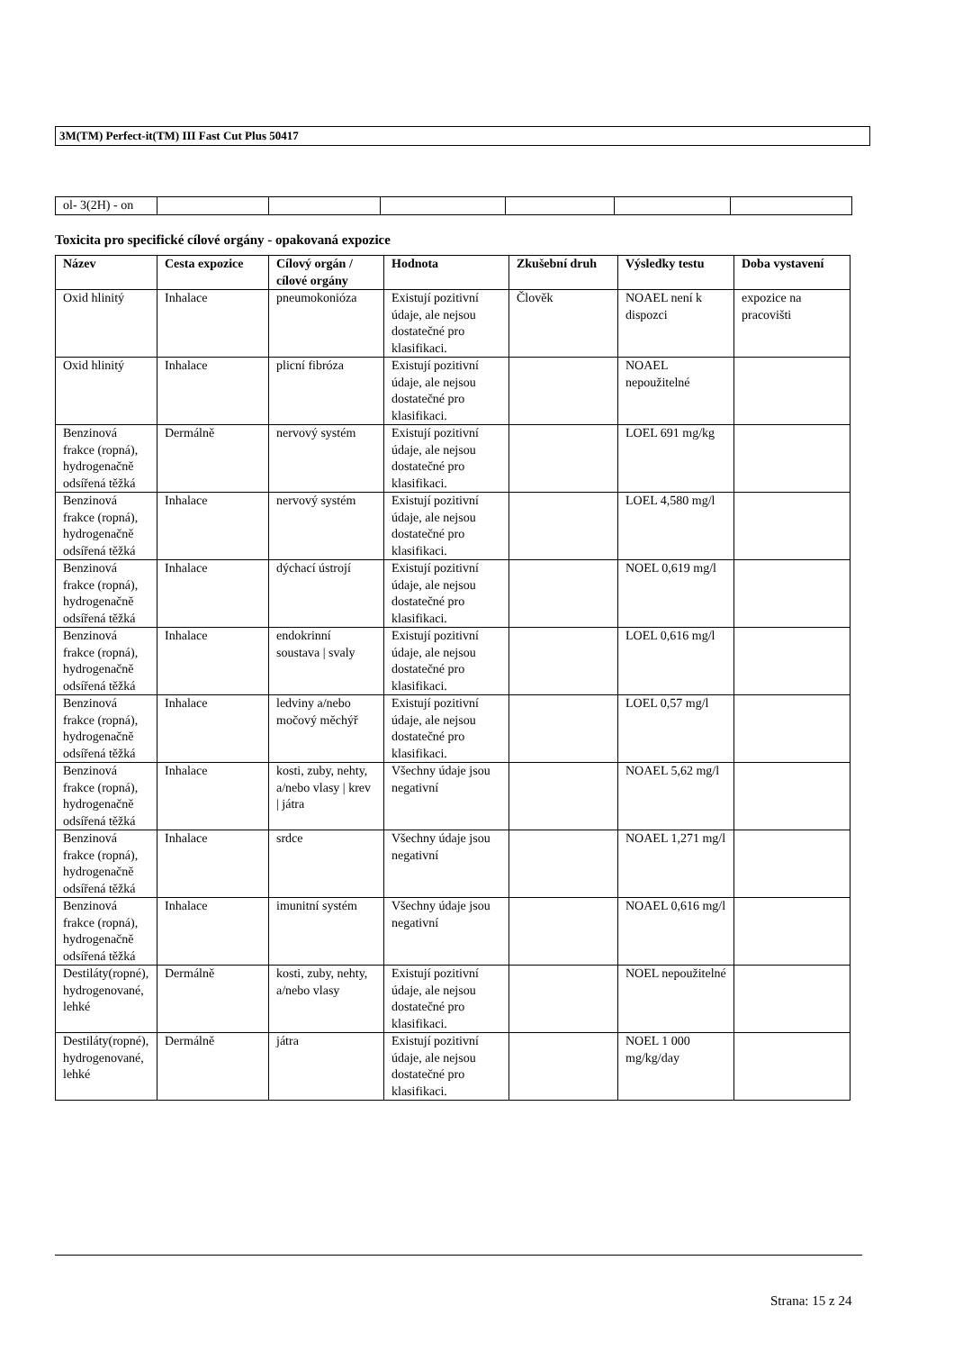3M(TM) Perfect-it(TM) III Fast Cut Plus 50417
| ol- 3(2H) - on | | | | | | |
Toxicita pro specifické cílové orgány - opakovaná expozice
| Název | Cesta expozice | Cílový orgán / cílové orgány | Hodnota | Zkušební druh | Výsledky testu | Doba vystavení |
| --- | --- | --- | --- | --- | --- | --- |
| Oxid hlinitý | Inhalace | pneumokonióza | Existují pozitivní údaje, ale nejsou dostatečné pro klasifikaci. | Člověk | NOAEL není k dispozci | expozice na pracovišti |
| Oxid hlinitý | Inhalace | plicní fibróza | Existují pozitivní údaje, ale nejsou dostatečné pro klasifikaci. | | NOAEL nepoužitelné | |
| Benzinová frakce (ropná), hydrogenačně odsířená těžká | Dermálně | nervový systém | Existují pozitivní údaje, ale nejsou dostatečné pro klasifikaci. | | LOEL 691 mg/kg | |
| Benzinová frakce (ropná), hydrogenačně odsířená těžká | Inhalace | nervový systém | Existují pozitivní údaje, ale nejsou dostatečné pro klasifikaci. | | LOEL 4,580 mg/l | |
| Benzinová frakce (ropná), hydrogenačně odsířená těžká | Inhalace | dýchací ústrojí | Existují pozitivní údaje, ale nejsou dostatečné pro klasifikaci. | | NOEL 0,619 mg/l | |
| Benzinová frakce (ropná), hydrogenačně odsířená těžká | Inhalace | endokrinní soustava / svaly | Existují pozitivní údaje, ale nejsou dostatečné pro klasifikaci. | | LOEL 0,616 mg/l | |
| Benzinová frakce (ropná), hydrogenačně odsířená těžká | Inhalace | ledviny a/nebo močový měchýř | Existují pozitivní údaje, ale nejsou dostatečné pro klasifikaci. | | LOEL 0,57 mg/l | |
| Benzinová frakce (ropná), hydrogenačně odsířená těžká | Inhalace | kosti, zuby, nehty, a/nebo vlasy / krev / játra | Všechny údaje jsou negativní | | NOAEL 5,62 mg/l | |
| Benzinová frakce (ropná), hydrogenačně odsířená těžká | Inhalace | srdce | Všechny údaje jsou negativní | | NOAEL 1,271 mg/l | |
| Benzinová frakce (ropná), hydrogenačně odsířená těžká | Inhalace | imunitní systém | Všechny údaje jsou negativní | | NOAEL 0,616 mg/l | |
| Destiláty(ropné), hydrogenované, lehké | Dermálně | kosti, zuby, nehty, a/nebo vlasy | Existují pozitivní údaje, ale nejsou dostatečné pro klasifikaci. | | NOEL nepoužitelné | |
| Destiláty(ropné), hydrogenované, lehké | Dermálně | játra | Existují pozitivní údaje, ale nejsou dostatečné pro klasifikaci. | | NOEL 1 000 mg/kg/day | |
Strana: 15 z 24